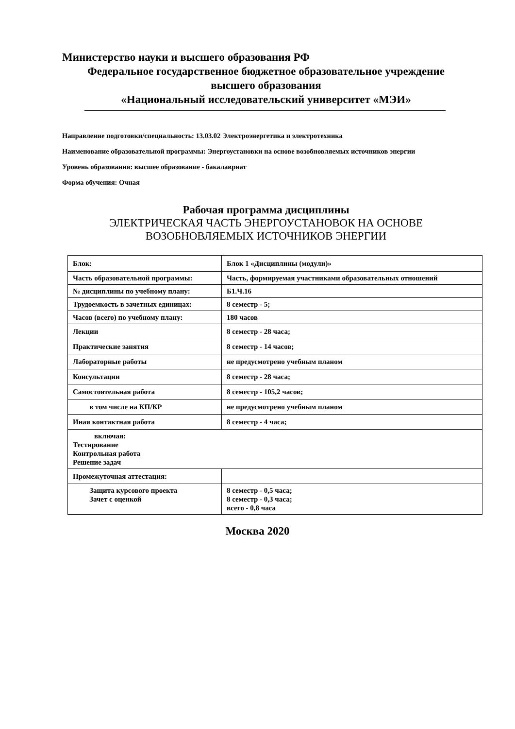Министерство науки и высшего образования РФ
Федеральное государственное бюджетное образовательное учреждение
высшего образования
«Национальный исследовательский университет «МЭИ»
Направление подготовки/специальность: 13.03.02 Электроэнергетика и электротехника
Наименование образовательной программы: Энергоустановки на основе возобновляемых источников энергии
Уровень образования: высшее образование - бакалавриат
Форма обучения: Очная
Рабочая программа дисциплины
ЭЛЕКТРИЧЕСКАЯ ЧАСТЬ ЭНЕРГОУСТАНОВОК НА ОСНОВЕ
ВОЗОБНОВЛЯЕМЫХ ИСТОЧНИКОВ ЭНЕРГИИ
| Блок: | Блок 1 «Дисциплины (модули)» |
| Часть образовательной программы: | Часть, формируемая участниками образовательных отношений |
| № дисциплины по учебному плану: | Б1.Ч.16 |
| Трудоемкость в зачетных единицах: | 8 семестр - 5; |
| Часов (всего) по учебному плану: | 180 часов |
| Лекции | 8 семестр - 28 часа; |
| Практические занятия | 8 семестр - 14 часов; |
| Лабораторные работы | не предусмотрено учебным планом |
| Консультации | 8 семестр - 28 часа; |
| Самостоятельная работа | 8 семестр - 105,2 часов; |
| в том числе на КП/КР | не предусмотрено учебным планом |
| Иная контактная работа | 8 семестр - 4 часа; |
| включая: Тестирование Контрольная работа Решение задач | |
| Промежуточная аттестация: | |
| Защита курсового проекта Зачет с оценкой | 8 семестр - 0,5 часа; 8 семестр - 0,3 часа; всего - 0,8 часа |
Москва 2020